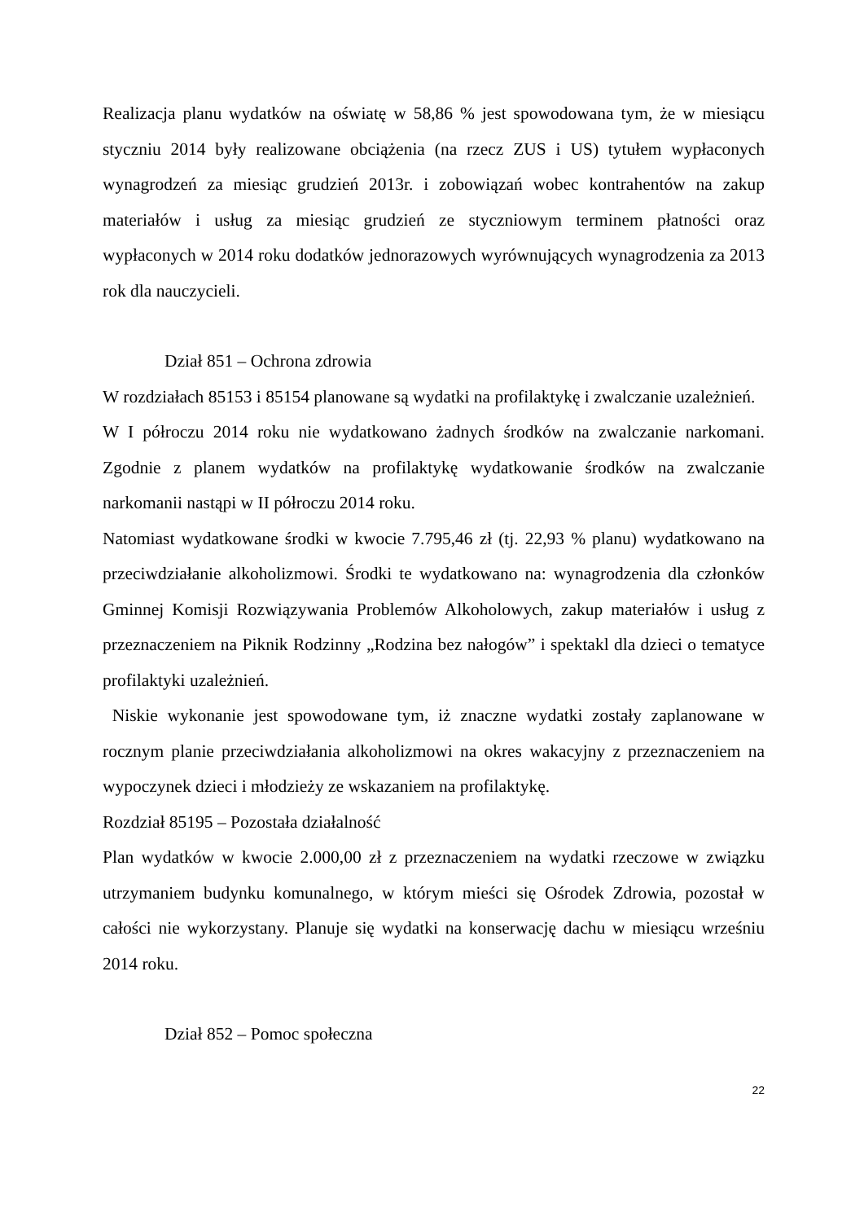Realizacja planu wydatków na oświatę w 58,86 % jest spowodowana tym, że w miesiącu styczniu 2014 były realizowane obciążenia (na rzecz ZUS i US) tytułem wypłaconych wynagrodzeń za miesiąc grudzień 2013r. i zobowiązań wobec kontrahentów na zakup materiałów i usług za miesiąc grudzień ze styczniowym terminem płatności oraz wypłaconych w 2014 roku dodatków jednorazowych wyrównujących wynagrodzenia za 2013 rok dla nauczycieli.
Dział 851 – Ochrona zdrowia
W rozdziałach 85153 i 85154 planowane są wydatki na profilaktykę i zwalczanie uzależnień.
W I półroczu 2014 roku nie wydatkowano żadnych środków na zwalczanie narkomani. Zgodnie z planem wydatków na profilaktykę wydatkowanie środków na zwalczanie narkomanii nastąpi w II półroczu 2014 roku.
Natomiast wydatkowane środki w kwocie 7.795,46 zł (tj. 22,93 % planu) wydatkowano na przeciwdziałanie alkoholizmowi. Środki te wydatkowano na: wynagrodzenia dla członków Gminnej Komisji Rozwiązywania Problemów Alkoholowych, zakup materiałów i usług z przeznaczeniem na Piknik Rodzinny „Rodzina bez nałogów” i spektakl dla dzieci o tematyce profilaktyki uzależnień.
Niskie wykonanie jest spowodowane tym, iż znaczne wydatki zostały zaplanowane w rocznym planie przeciwdziałania alkoholizmowi na okres wakacyjny z przeznaczeniem na wypoczynek dzieci i młodzieży ze wskazaniem na profilaktykę.
Rozdział 85195 – Pozostała działalność
Plan wydatków w kwocie 2.000,00 zł z przeznaczeniem na wydatki rzeczowe w związku utrzymaniem budynku komunalnego, w którym mieści się Ośrodek Zdrowia, pozostał w całości nie wykorzystany. Planuje się wydatki na konserwację dachu w miesiącu wrześniu 2014 roku.
Dział 852 – Pomoc społeczna
22